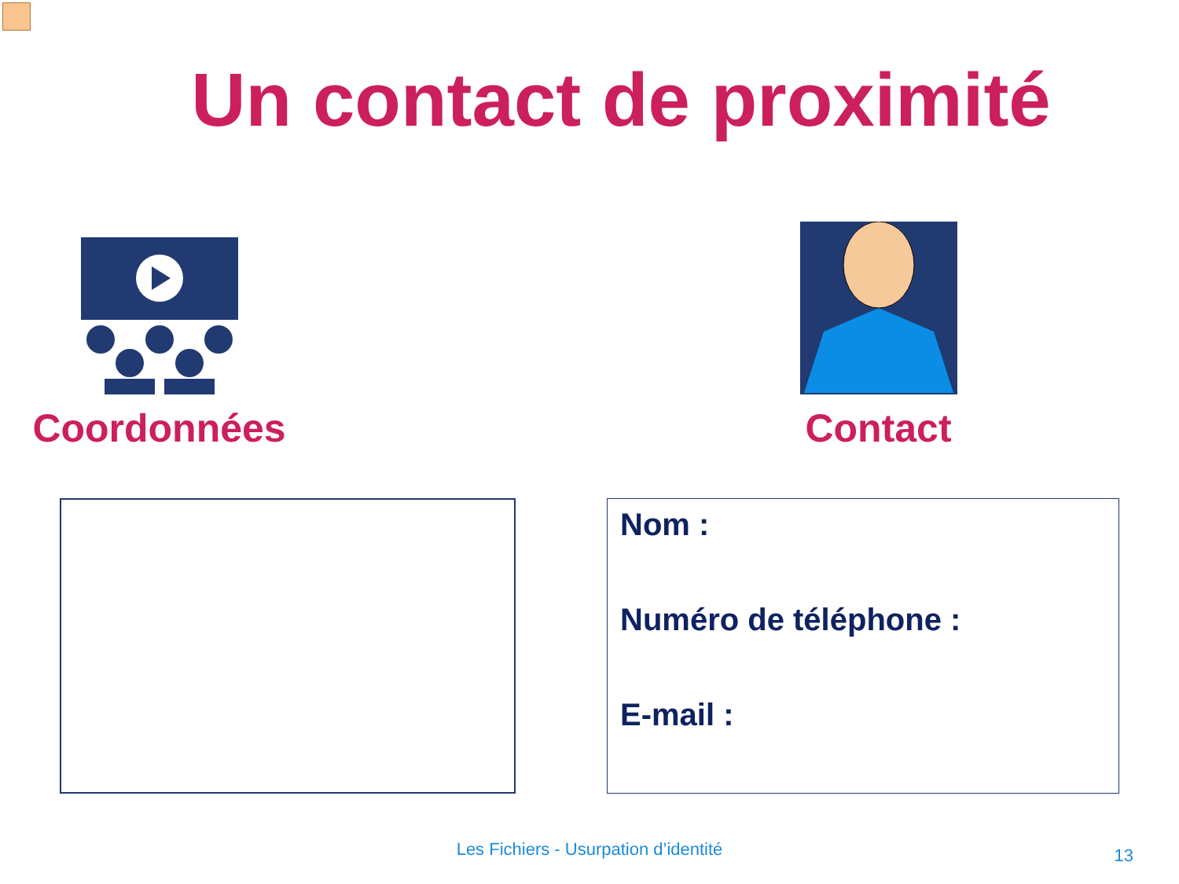Un contact de proximité
Coordonnées Contact
Nom :
Numéro de téléphone :
E-mail :
Les Fichiers - Usurpation d’identité 13